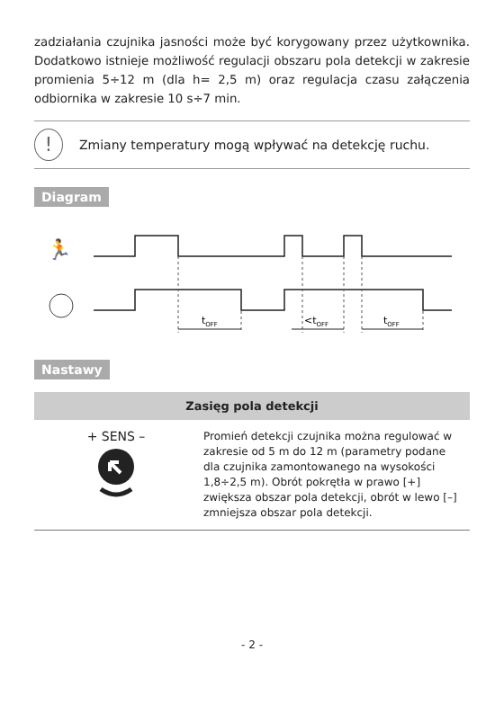zadziałania czujnika jasności może być korygowany przez użytkownika. Dodatkowo istnieje możliwość regulacji obszaru pola detekcji w zakresie promienia 5÷12 m (dla h= 2,5 m) oraz regulacja czasu załączenia odbiornika w zakresie 10 s÷7 min.
!
Zmiany temperatury mogą wpływać na detekcję ruchu.
Diagram
🏃
tOFF
<tOFF
tOFF
Nastawy
| Zasięg pola detekcji | |
| --- | --- |
| + SENS – | Promień detekcji czujnika można regulować w zakresie od 5 m do 12 m (parametry podane dla czujnika zamontowanego na wysokości 1,8÷2,5 m). Obrót pokrętła w prawo [+] zwiększa obszar pola detekcji, obrót w lewo [–] zmniejsza obszar pola detekcji. |
- 2 -